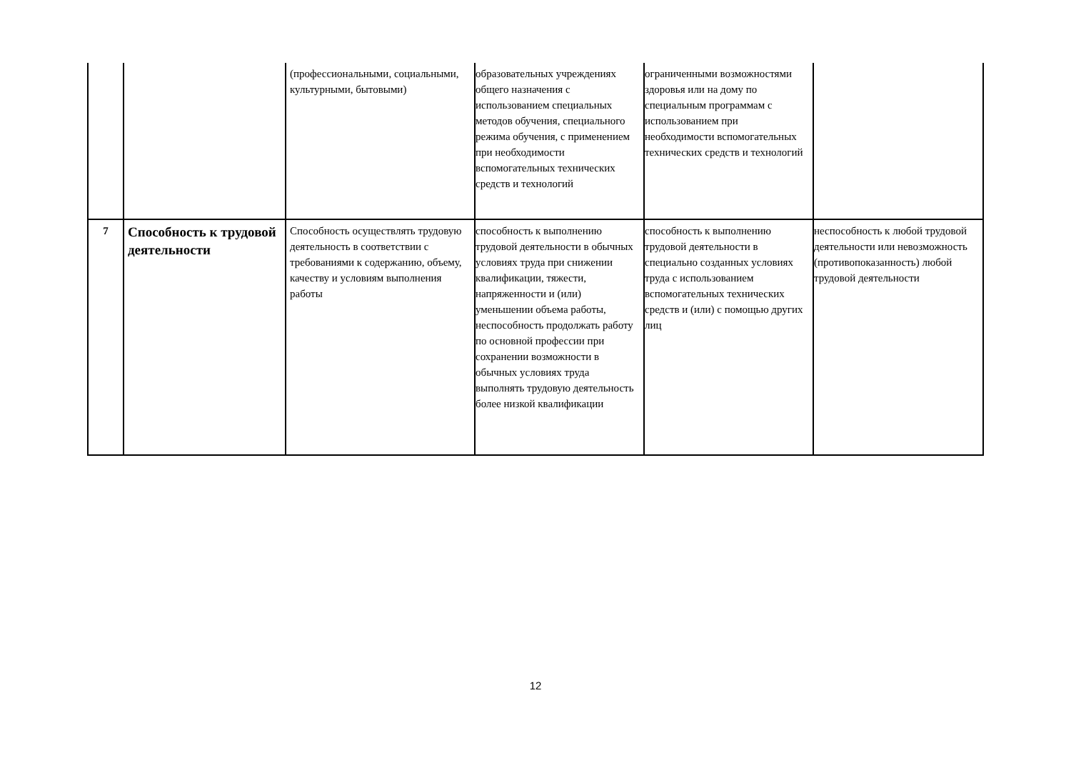| | | (профессиональными, социальными, культурными, бытовыми) | образовательных учреждениях общего назначения с использованием специальных методов обучения, специального режима обучения, с применением при необходимости вспомогательных технических средств и технологий | ограниченными возможностями здоровья или на дому по специальным программам с использованием при необходимости вспомогательных технических средств и технологий | |
| 7 | Способность к трудовой деятельности | Способность осуществлять трудовую деятельность в соответствии с требованиями к содержанию, объему, качеству и условиям выполнения работы | способность к выполнению трудовой деятельности в обычных условиях труда при снижении квалификации, тяжести, напряженности и (или) уменьшении объема работы, неспособность продолжать работу по основной профессии при сохранении возможности в обычных условиях труда выполнять трудовую деятельность более низкой квалификации | способность к выполнению трудовой деятельности в специально созданных условиях труда с использованием вспомогательных технических средств и (или) с помощью других лиц | неспособность к любой трудовой деятельности или невозможность (противопоказанность) любой трудовой деятельности |
12